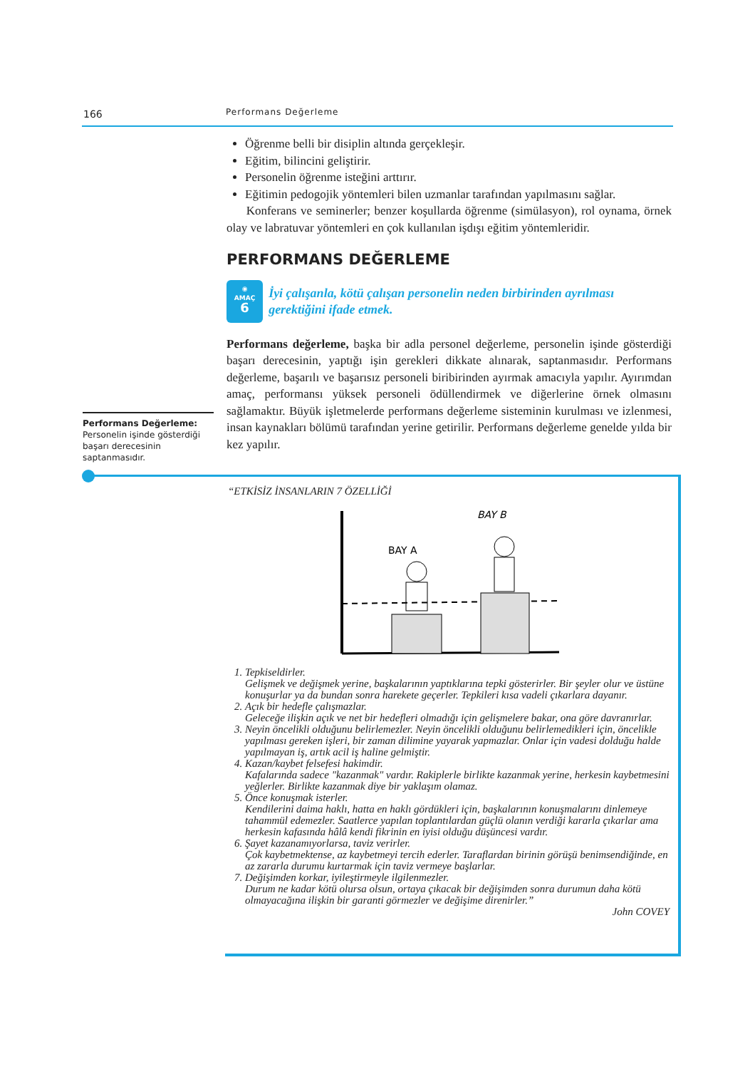166 Performans Değerleme
Öğrenme belli bir disiplin altında gerçekleşir.
Eğitim, bilincini geliştirir.
Personelin öğrenme isteğini arttırır.
Eğitimin pedogojik yöntemleri bilen uzmanlar tarafından yapılmasını sağlar.
Konferans ve seminerler; benzer koşullarda öğrenme (simülasyon), rol oynama, örnek olay ve labratuvar yöntemleri en çok kullanılan işdışı eğitim yöntemleridir.
PERFORMANS DEĞERLEME
◉
AMAÇ
6
İyi çalışanla, kötü çalışan personelin neden birbirinden ayrılması gerektiğini ifade etmek.
Performans değerleme, başka bir adla personel değerleme, personelin işinde gösterdiği başarı derecesinin, yaptığı işin gerekleri dikkate alınarak, saptanmasıdır. Performans değerleme, başarılı ve başarısız personeli biribirinden ayırmak amacıyla yapılır. Ayırımdan amaç, performansı yüksek personeli ödüllendirmek ve diğerlerine örnek olmasını sağlamaktır. Büyük işletmelerde performans değerleme sisteminin kurulması ve izlenmesi, insan kaynakları bölümü tarafından yerine getirilir. Performans değerleme genelde yılda bir kez yapılır.
Performans Değerleme:
Personelin işinde gösterdiği başarı derecesinin saptanmasıdır.
“ETKİSİZ İNSANLARIN 7 ÖZELLİĞİ
BAY A
BAY B
1. Tepkiseldirler.
Gelişmek ve değişmek yerine, başkalarının yaptıklarına tepki gösterirler. Bir şeyler olur ve üstüne konuşurlar ya da bundan sonra harekete geçerler. Tepkileri kısa vadeli çıkarlara dayanır.
2. Açık bir hedefle çalışmazlar.
Geleceğe ilişkin açık ve net bir hedefleri olmadığı için gelişmelere bakar, ona göre davranırlar.
3. Neyin öncelikli olduğunu belirlemezler. Neyin öncelikli olduğunu belirlemedikleri için, öncelikle yapılması gereken işleri, bir zaman dilimine yayarak yapmazlar. Onlar için vadesi dolduğu halde yapılmayan iş, artık acil iş haline gelmiştir.
4. Kazan/kaybet felsefesi hakimdir.
Kafalarında sadece "kazanmak" vardır. Rakiplerle birlikte kazanmak yerine, herkesin kaybetmesini yeğlerler. Birlikte kazanmak diye bir yaklaşım olamaz.
5. Önce konuşmak isterler.
Kendilerini daima haklı, hatta en haklı gördükleri için, başkalarının konuşmalarını dinlemeye tahammül edemezler. Saatlerce yapılan toplantılardan güçlü olanın verdiği kararla çıkarlar ama herkesin kafasında hâlâ kendi fikrinin en iyisi olduğu düşüncesi vardır.
6. Şayet kazanamıyorlarsa, taviz verirler.
Çok kaybetmektense, az kaybetmeyi tercih ederler. Taraflardan birinin görüşü benimsendiğinde, en az zararla durumu kurtarmak için taviz vermeye başlarlar.
7. Değişimden korkar, iyileştirmeyle ilgilenmezler.
Durum ne kadar kötü olursa olsun, ortaya çıkacak bir değişimden sonra durumun daha kötü olmayacağına ilişkin bir garanti görmezler ve değişime direnirler.”
John COVEY